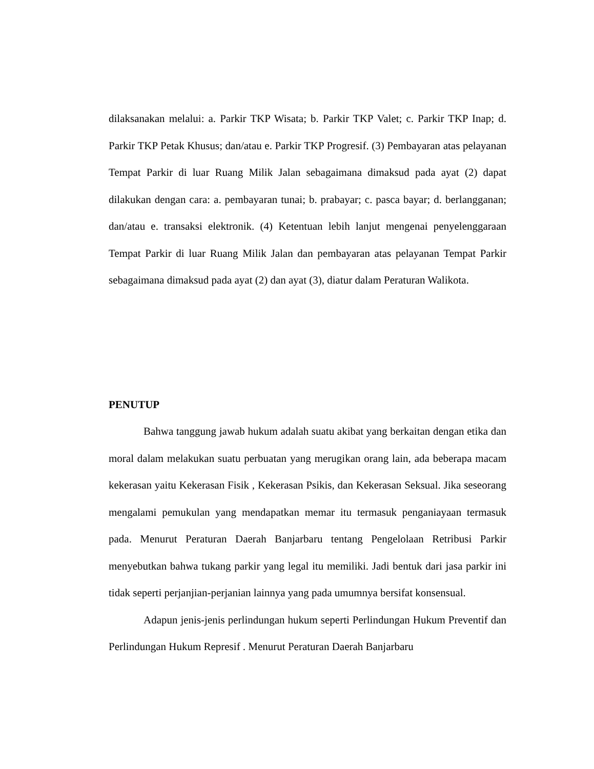dilaksanakan melalui: a. Parkir TKP Wisata; b. Parkir TKP Valet; c. Parkir TKP Inap; d. Parkir TKP Petak Khusus; dan/atau e. Parkir TKP Progresif. (3) Pembayaran atas pelayanan Tempat Parkir di luar Ruang Milik Jalan sebagaimana dimaksud pada ayat (2) dapat dilakukan dengan cara: a. pembayaran tunai; b. prabayar; c. pasca bayar; d. berlangganan; dan/atau e. transaksi elektronik. (4) Ketentuan lebih lanjut mengenai penyelenggaraan Tempat Parkir di luar Ruang Milik Jalan dan pembayaran atas pelayanan Tempat Parkir sebagaimana dimaksud pada ayat (2) dan ayat (3), diatur dalam Peraturan Walikota.
PENUTUP
Bahwa tanggung jawab hukum adalah suatu akibat yang berkaitan dengan etika dan moral dalam melakukan suatu perbuatan yang merugikan orang lain, ada beberapa macam kekerasan yaitu Kekerasan Fisik , Kekerasan Psikis, dan Kekerasan Seksual. Jika seseorang mengalami pemukulan yang mendapatkan memar itu termasuk penganiayaan termasuk pada. Menurut Peraturan Daerah Banjarbaru tentang Pengelolaan Retribusi Parkir menyebutkan bahwa tukang parkir yang legal itu memiliki. Jadi bentuk dari jasa parkir ini tidak seperti perjanjian-perjanian lainnya yang pada umumnya bersifat konsensual.
Adapun jenis-jenis perlindungan hukum seperti Perlindungan Hukum Preventif dan Perlindungan Hukum Represif . Menurut Peraturan Daerah Banjarbaru